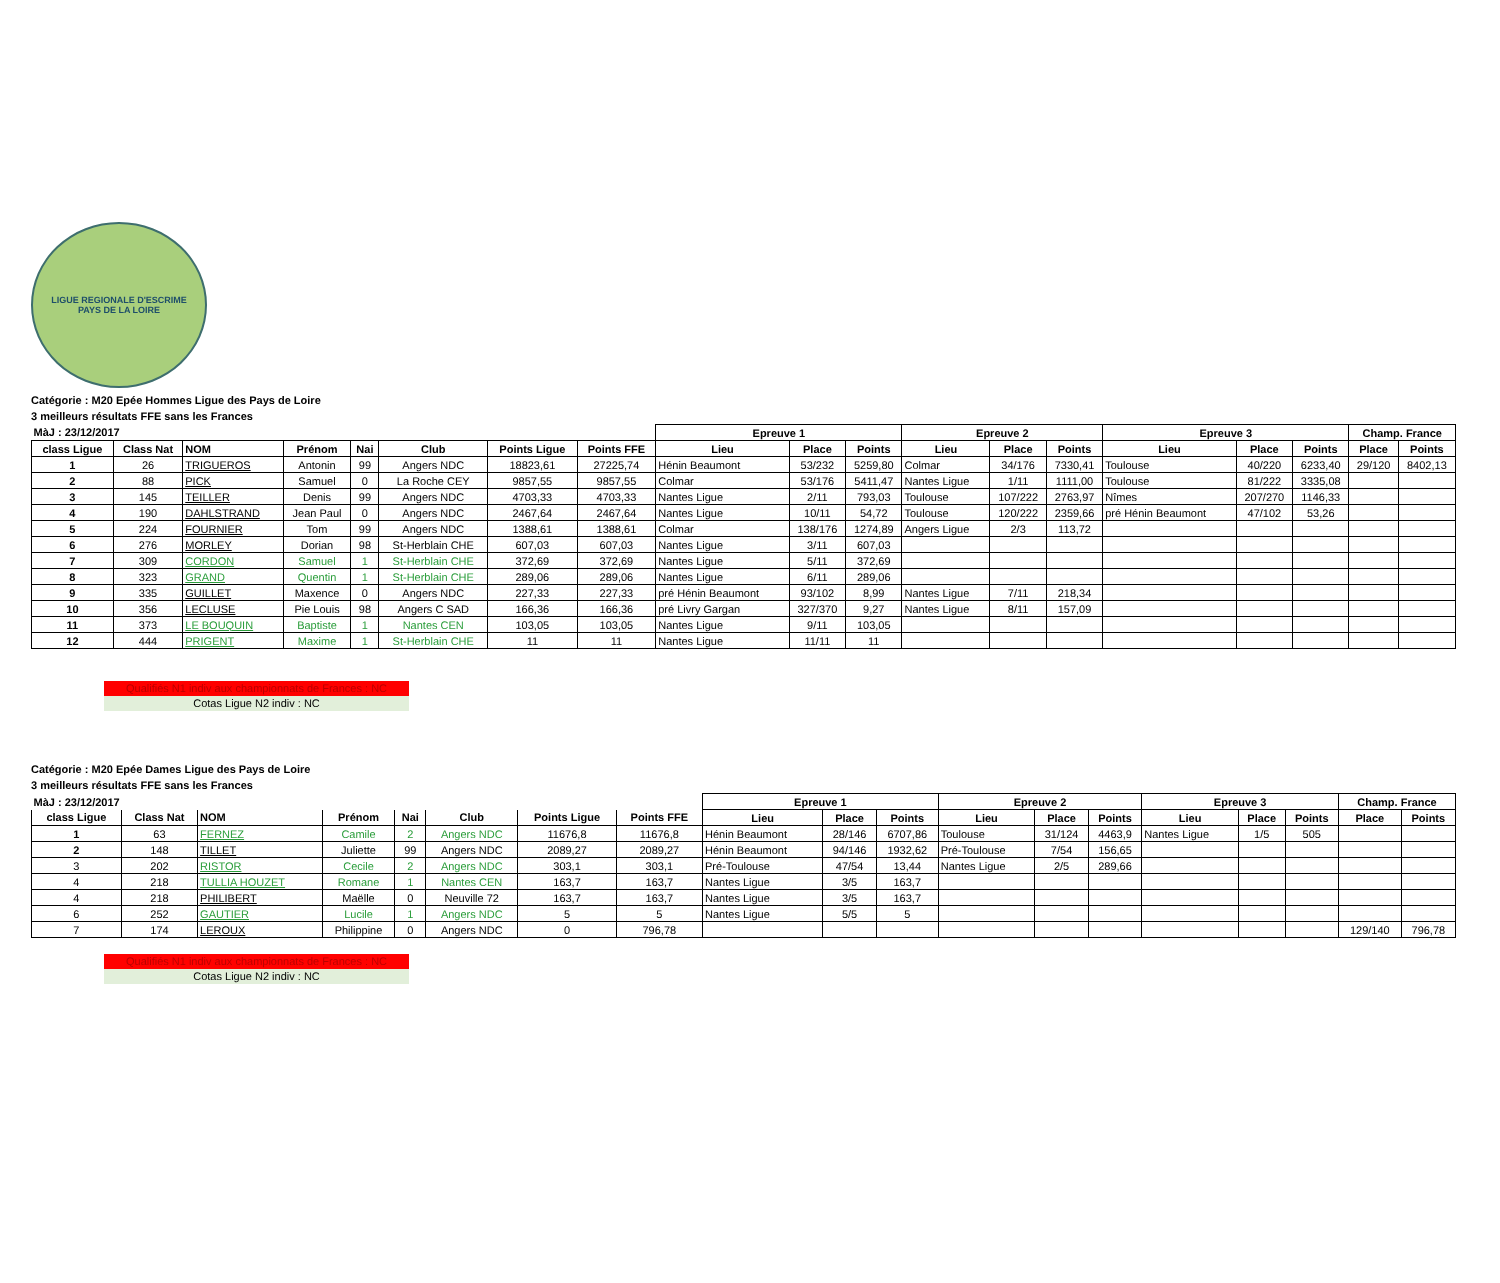LIGUE REGIONALE D'ESCRIME
PAYS DE LA LOIRE
Catégorie : M20 Epée Hommes Ligue des Pays de Loire
3 meilleurs résultats FFE sans les Frances
| MàJ : 23/12/2017 | | | | | | | | Epreuve 1 | | | Epreuve 2 | | | Epreuve 3 | | | Champ. France | |
| --- | --- | --- | --- | --- | --- | --- | --- | --- | --- | --- | --- | --- | --- | --- | --- | --- | --- | --- |
| class Ligue | Class Nat | NOM | Prénom | Nai | Club | Points Ligue | Points FFE | Lieu | Place | Points | Lieu | Place | Points | Lieu | Place | Points | Place | Points |
| 1 | 26 | TRIGUEROS | Antonin | 99 | Angers NDC | 18823,61 | 27225,74 | Hénin Beaumont | 53/232 | 5259,80 | Colmar | 34/176 | 7330,41 | Toulouse | 40/220 | 6233,40 | 29/120 | 8402,13 |
| 2 | 88 | PICK | Samuel | 0 | La Roche CEY | 9857,55 | 9857,55 | Colmar | 53/176 | 5411,47 | Nantes Ligue | 1/11 | 1111,00 | Toulouse | 81/222 | 3335,08 | | |
| 3 | 145 | TEILLER | Denis | 99 | Angers NDC | 4703,33 | 4703,33 | Nantes Ligue | 2/11 | 793,03 | Toulouse | 107/222 | 2763,97 | Nîmes | 207/270 | 1146,33 | | |
| 4 | 190 | DAHLSTRAND | Jean Paul | 0 | Angers NDC | 2467,64 | 2467,64 | Nantes Ligue | 10/11 | 54,72 | Toulouse | 120/222 | 2359,66 | pré Hénin Beaumont | 47/102 | 53,26 | | |
| 5 | 224 | FOURNIER | Tom | 99 | Angers NDC | 1388,61 | 1388,61 | Colmar | 138/176 | 1274,89 | Angers Ligue | 2/3 | 113,72 | | | | | |
| 6 | 276 | MORLEY | Dorian | 98 | St-Herblain CHE | 607,03 | 607,03 | Nantes Ligue | 3/11 | 607,03 | | | | | | | | |
| 7 | 309 | CORDON | Samuel | 1 | St-Herblain CHE | 372,69 | 372,69 | Nantes Ligue | 5/11 | 372,69 | | | | | | | | |
| 8 | 323 | GRAND | Quentin | 1 | St-Herblain CHE | 289,06 | 289,06 | Nantes Ligue | 6/11 | 289,06 | | | | | | | | |
| 9 | 335 | GUILLET | Maxence | 0 | Angers NDC | 227,33 | 227,33 | pré Hénin Beaumont | 93/102 | 8,99 | Nantes Ligue | 7/11 | 218,34 | | | | | |
| 10 | 356 | LECLUSE | Pie Louis | 98 | Angers C SAD | 166,36 | 166,36 | pré Livry Gargan | 327/370 | 9,27 | Nantes Ligue | 8/11 | 157,09 | | | | | |
| 11 | 373 | LE BOUQUIN | Baptiste | 1 | Nantes CEN | 103,05 | 103,05 | Nantes Ligue | 9/11 | 103,05 | | | | | | | | |
| 12 | 444 | PRIGENT | Maxime | 1 | St-Herblain CHE | 11 | 11 | Nantes Ligue | 11/11 | 11 | | | | | | | | |
Qualifiés N1 indiv aux championnats de Frances : NC
Cotas Ligue N2 indiv : NC
Catégorie : M20 Epée Dames Ligue des Pays de Loire
3 meilleurs résultats FFE sans les Frances
| MàJ : 23/12/2017 | | | | | | | | Epreuve 1 | | | Epreuve 2 | | | Epreuve 3 | | | Champ. France | |
| --- | --- | --- | --- | --- | --- | --- | --- | --- | --- | --- | --- | --- | --- | --- | --- | --- | --- | --- |
| class Ligue | Class Nat | NOM | Prénom | Nai | Club | Points Ligue | Points FFE | Lieu | Place | Points | Lieu | Place | Points | Lieu | Place | Points | Place | Points |
| 1 | 63 | FERNEZ | Camile | 2 | Angers NDC | 11676,8 | 11676,8 | Hénin Beaumont | 28/146 | 6707,86 | Toulouse | 31/124 | 4463,9 | Nantes Ligue | 1/5 | 505 | | |
| 2 | 148 | TILLET | Juliette | 99 | Angers NDC | 2089,27 | 2089,27 | Hénin Beaumont | 94/146 | 1932,62 | Pré-Toulouse | 7/54 | 156,65 | | | | | |
| 3 | 202 | RISTOR | Cecile | 2 | Angers NDC | 303,1 | 303,1 | Pré-Toulouse | 47/54 | 13,44 | Nantes Ligue | 2/5 | 289,66 | | | | | |
| 4 | 218 | TULLIA HOUZET | Romane | 1 | Nantes CEN | 163,7 | 163,7 | Nantes Ligue | 3/5 | 163,7 | | | | | | | | |
| 4 | 218 | PHILIBERT | Maëlle | 0 | Neuville 72 | 163,7 | 163,7 | Nantes Ligue | 3/5 | 163,7 | | | | | | | | |
| 6 | 252 | GAUTIER | Lucile | 1 | Angers NDC | 5 | 5 | Nantes Ligue | 5/5 | 5 | | | | | | | | |
| 7 | 174 | LEROUX | Philippine | 0 | Angers NDC | 0 | 796,78 | | | | | | | | | | 129/140 | 796,78 |
Qualifiés N1 indiv aux championnats de Frances : NC
Cotas Ligue N2 indiv : NC